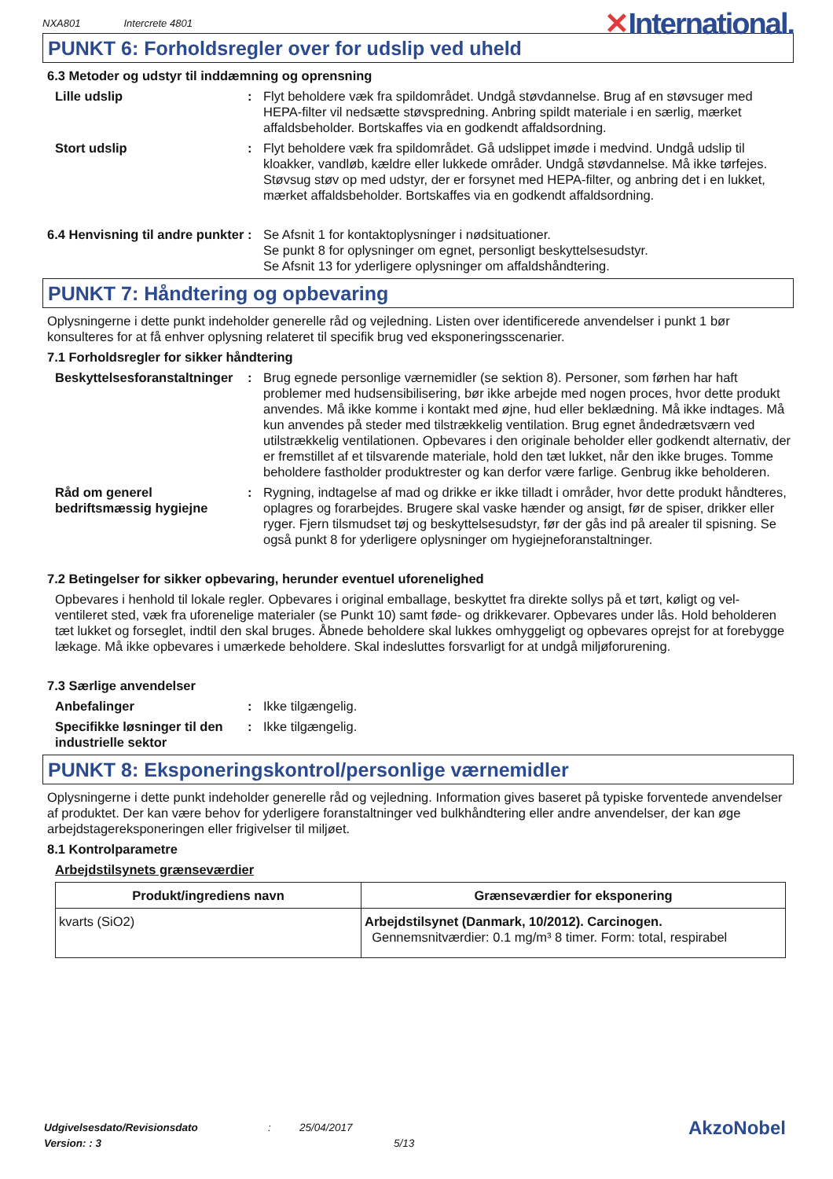NXA801 Intercrete 4801
✕International.
PUNKT 6: Forholdsregler over for udslip ved uheld
6.3 Metoder og udstyr til inddæmning og oprensning
Lille udslip : Flyt beholdere væk fra spildområdet. Undgå støvdannelse. Brug af en støvsuger med HEPA-filter vil nedsætte støvspredning. Anbring spildt materiale i en særlig, mærket affaldsbeholder. Bortskaffes via en godkendt affaldsordning.
Stort udslip : Flyt beholdere væk fra spildområdet. Gå udslippet imøde i medvind. Undgå udslip til kloakker, vandløb, kældre eller lukkede områder. Undgå støvdannelse. Må ikke tørfejes. Støvsug støv op med udstyr, der er forsynet med HEPA-filter, og anbring det i en lukket, mærket affaldsbeholder. Bortskaffes via en godkendt affaldsordning.
6.4 Henvisning til andre punkter
: Se Afsnit 1 for kontaktoplysninger i nødsituationer.
Se punkt 8 for oplysninger om egnet, personligt beskyttelsesudstyr.
Se Afsnit 13 for yderligere oplysninger om affaldshåndtering.
PUNKT 7: Håndtering og opbevaring
Oplysningerne i dette punkt indeholder generelle råd og vejledning. Listen over identificerede anvendelser i punkt 1 bør konsulteres for at få enhver oplysning relateret til specifik brug ved eksponeringsscenarier.
7.1 Forholdsregler for sikker håndtering
Beskyttelsesforanstaltninger
: Brug egnede personlige værnemidler (se sektion 8). Personer, som førhen har haft problemer med hudsensibilisering, bør ikke arbejde med nogen proces, hvor dette produkt anvendes. Må ikke komme i kontakt med øjne, hud eller beklædning. Må ikke indtages. Må kun anvendes på steder med tilstrækkelig ventilation. Brug egnet åndedrætsværn ved utilstrækkelig ventilationen. Opbevares i den originale beholder eller godkendt alternativ, der er fremstillet af et tilsvarende materiale, hold den tæt lukket, når den ikke bruges. Tomme beholdere fastholder produktrester og kan derfor være farlige. Genbrug ikke beholderen.
Råd om generel bedriftsmæssig hygiejne
: Rygning, indtagelse af mad og drikke er ikke tilladt i områder, hvor dette produkt håndteres, oplagres og forarbejdes. Brugere skal vaske hænder og ansigt, før de spiser, drikker eller ryger. Fjern tilsmudset tøj og beskyttelsesudstyr, før der gås ind på arealer til spisning. Se også punkt 8 for yderligere oplysninger om hygiejneforanstaltninger.
7.2 Betingelser for sikker opbevaring, herunder eventuel uforenelighed
Opbevares i henhold til lokale regler. Opbevares i original emballage, beskyttet fra direkte sollys på et tørt, køligt og vel-ventileret sted, væk fra uforenelige materialer (se Punkt 10) samt føde- og drikkevarer. Opbevares under lås. Hold beholderen tæt lukket og forseglet, indtil den skal bruges. Åbnede beholdere skal lukkes omhyggeligt og opbevares oprejst for at forebygge lækage. Må ikke opbevares i umærkede beholdere. Skal indesluttes forsvarligt for at undgå miljøforurening.
7.3 Særlige anvendelser
Anbefalinger : Ikke tilgængelig.
Specifikke løsninger til den industrielle sektor
: Ikke tilgængelig.
PUNKT 8: Eksponeringskontrol/personlige værnemidler
Oplysningerne i dette punkt indeholder generelle råd og vejledning. Information gives baseret på typiske forventede anvendelser af produktet. Der kan være behov for yderligere foranstaltninger ved bulkhåndtering eller andre anvendelser, der kan øge arbejdstagereksponeringen eller frigivelser til miljøet.
8.1 Kontrolparametre
Arbejdstilsynets grænseværdier
| Produkt/ingrediens navn | Grænseværdier for eksponering |
| --- | --- |
| kvarts (SiO2) | Arbejdstilsynet (Danmark, 10/2012). Carcinogen. Gennemsnitværdier: 0.1 mg/m³ 8 timer. Form: total, respirabel |
Udgivelsesdato/Revisionsdato
Version: : 3
: 25/04/2017
5/13
AkzoNobel